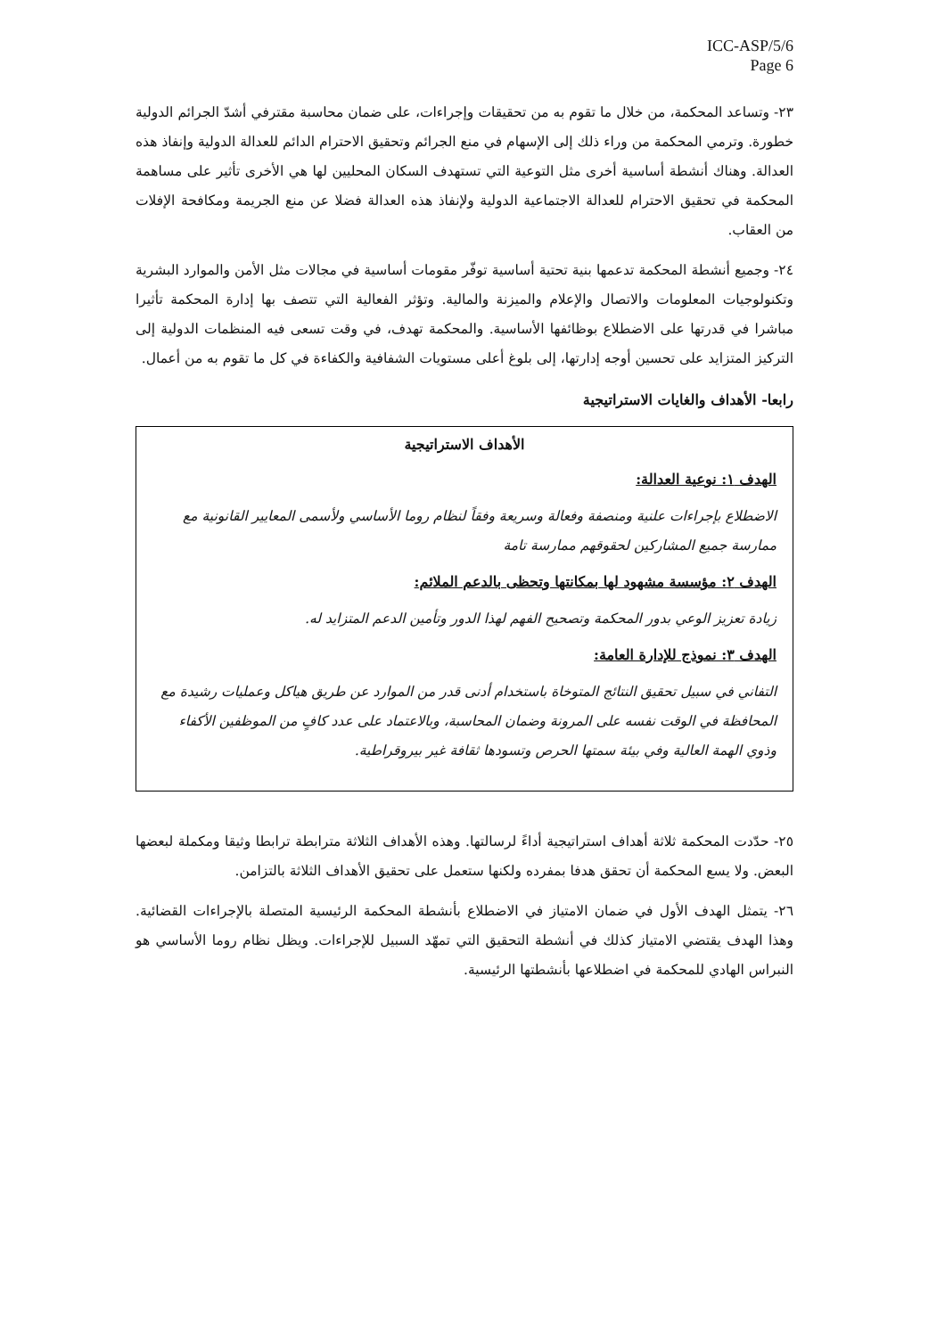ICC-ASP/5/6
Page 6
٢٣- وتساعد المحكمة، من خلال ما تقوم به من تحقيقات وإجراءات، على ضمان محاسبة مقترفي أشدّ الجرائم الدولية خطورة. وترمي المحكمة من وراء ذلك إلى الإسهام في منع الجرائم وتحقيق الاحترام الدائم للعدالة الدولية وإنفاذ هذه العدالة. وهناك أنشطة أساسية أخرى مثل التوعية التي تستهدف السكان المحليين لها هي الأخرى تأثير على مساهمة المحكمة في تحقيق الاحترام للعدالة الاجتماعية الدولية ولإنفاذ هذه العدالة فضلا عن منع الجريمة ومكافحة الإفلات من العقاب.
٢٤- وجميع أنشطة المحكمة تدعمها بنية تحتية أساسية توفّر مقومات أساسية في مجالات مثل الأمن والموارد البشرية وتكنولوجيات المعلومات والاتصال والإعلام والميزنة والمالية. وتؤثر الفعالية التي تتصف بها إدارة المحكمة تأثيرا مباشرا في قدرتها على الاضطلاع بوظائفها الأساسية. والمحكمة تهدف، في وقت تسعى فيه المنظمات الدولية إلى التركيز المتزايد على تحسين أوجه إدارتها، إلى بلوغ أعلى مستويات الشفافية والكفاءة في كل ما تقوم به من أعمال.
رابعا- الأهداف والغايات الاستراتيجية
الأهداف الاستراتيجية
الهدف ١: نوعية العدالة:
الاضطلاع بإجراءات علنية ومنصفة وفعالة وسريعة وفقاً لنظام روما الأساسي ولأسمى المعايير القانونية مع ممارسة جميع المشاركين لحقوقهم ممارسة تامة
الهدف ٢: مؤسسة مشهود لها بمكانتها وتحظى بالدعم الملائم:
زيادة تعزيز الوعي بدور المحكمة وتصحيح الفهم لهذا الدور وتأمين الدعم المتزايد له.
الهدف ٣: نموذج للإدارة العامة:
التفاني في سبيل تحقيق النتائج المتوخاة باستخدام أدنى قدر من الموارد عن طريق هياكل وعمليات رشيدة مع المحافظة في الوقت نفسه على المرونة وضمان المحاسبة، وبالاعتماد على عدد كافٍ من الموظفين الأكفاء وذوي الهمة العالية وفي بيئة سمتها الحرص وتسودها ثقافة غير بيروقراطية.
٢٥- حدّدت المحكمة ثلاثة أهداف استراتيجية أداءً لرسالتها. وهذه الأهداف الثلاثة مترابطة ترابطا وثيقا ومكملة لبعضها البعض. ولا يسع المحكمة أن تحقق هدفا بمفرده ولكنها ستعمل على تحقيق الأهداف الثلاثة بالتزامن.
٢٦- يتمثل الهدف الأول في ضمان الامتياز في الاضطلاع بأنشطة المحكمة الرئيسية المتصلة بالإجراءات القضائية. وهذا الهدف يقتضي الامتياز كذلك في أنشطة التحقيق التي تمهّد السبيل للإجراءات. ويظل نظام روما الأساسي هو النبراس الهادي للمحكمة في اضطلاعها بأنشطتها الرئيسية.